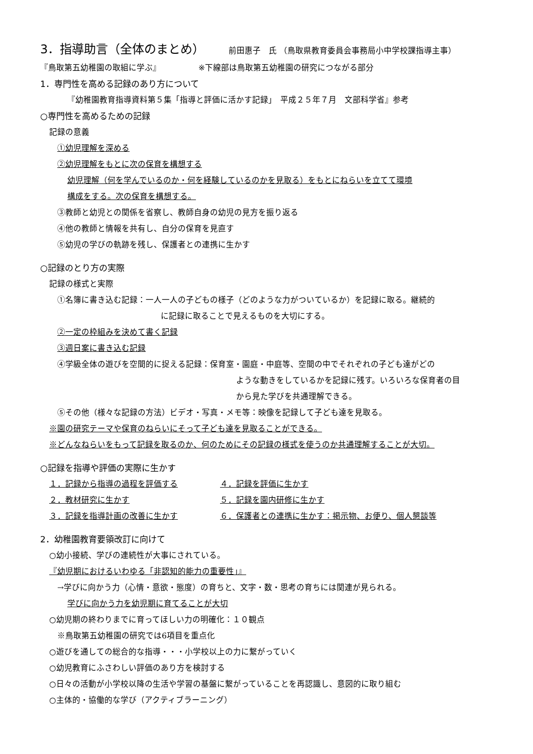3．指導助言（全体のまとめ） 前田惠子　氏 （鳥取県教育委員会事務局小中学校課指導主事）
『鳥取第五幼稚園の取組に学ぶ』 ※下線部は鳥取第五幼稚園の研究につながる部分
1．専門性を高める記録のあり方について
『幼稚園教育指導資料第５集「指導と評価に活かす記録」　平成２５年７月　文部科学省』参考
○専門性を高めるための記録
記録の意義
①幼児理解を深める
②幼児理解をもとに次の保育を構想する
幼児理解（何を学んでいるのか・何を経験しているのかを見取る）をもとにねらいを立てて環境
構成をする。次の保育を構想する。
③教師と幼児との関係を省察し、教師自身の幼児の見方を振り返る
④他の教師と情報を共有し、自分の保育を見直す
⑤幼児の学びの軌跡を残し、保護者との連携に生かす
○記録のとり方の実際
記録の様式と実際
①名簿に書き込む記録：一人一人の子どもの様子（どのような力がついているか）を記録に取る。継続的
に記録に取ることで見えるものを大切にする。
②一定の枠組みを決めて書く記録
③週日案に書き込む記録
④学級全体の遊びを空間的に捉える記録：保育室・園庭・中庭等、空間の中でそれぞれの子ども達がどの
ような動きをしているかを記録に残す。いろいろな保育者の目
から見た学びを共通理解できる。
⑤その他（様々な記録の方法）ビデオ・写真・メモ等：映像を記録して子ども達を見取る。
※園の研究テーマや保育のねらいにそって子ども達を見取ることができる。
※どんなねらいをもって記録を取るのか、何のためにその記録の様式を使うのか共通理解することが大切。
○記録を指導や評価の実際に生かす
１．記録から指導の過程を評価する
２．教材研究に生かす
３．記録を指導計画の改善に生かす
４．記録を評価に生かす
５．記録を園内研修に生かす
６．保護者との連携に生かす：掲示物、お便り、個人懇談等
2．幼稚園教育要領改訂に向けて
○幼小接続、学びの連続性が大事にされている。
『幼児期におけるいわゆる「非認知的能力の重要性」』
→学びに向かう力（心情・意欲・態度）の育ちと、文字・数・思考の育ちには関連が見られる。
学びに向かう力を幼児期に育てることが大切
○幼児期の終わりまでに育ってほしい力の明確化：１０観点
※鳥取第五幼稚園の研究では6項目を重点化
○遊びを通しての総合的な指導・・・小学校以上の力に繋がっていく
○幼児教育にふさわしい評価のあり方を検討する
○日々の活動が小学校以降の生活や学習の基盤に繋がっていることを再認識し、意図的に取り組む
○主体的・協働的な学び（アクティブラーニング）